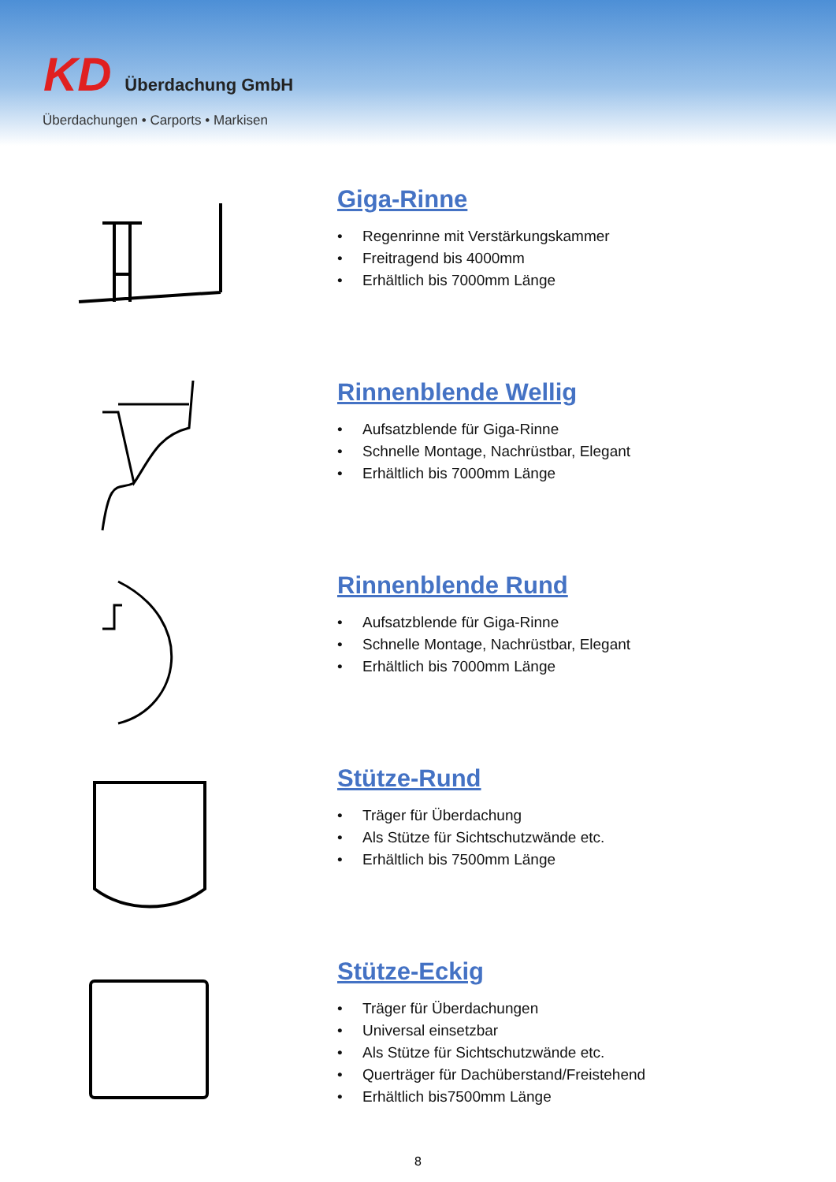KD Überdachung GmbH
Überdachungen • Carports • Markisen
Giga-Rinne
• Regenrinne mit Verstärkungskammer
• Freitragend bis 4000mm
• Erhältlich bis 7000mm Länge
Rinnenblende Wellig
• Aufsatzblende für Giga-Rinne
• Schnelle Montage, Nachrüstbar, Elegant
• Erhältlich bis 7000mm Länge
Rinnenblende Rund
• Aufsatzblende für Giga-Rinne
• Schnelle Montage, Nachrüstbar, Elegant
• Erhältlich bis 7000mm Länge
Stütze-Rund
• Träger für Überdachung
• Als Stütze für Sichtschutzwände etc.
• Erhältlich bis 7500mm Länge
Stütze-Eckig
• Träger für Überdachungen
• Universal einsetzbar
• Als Stütze für Sichtschutzwände etc.
• Querträger für Dachüberstand/Freistehend
• Erhältlich bis7500mm Länge
8